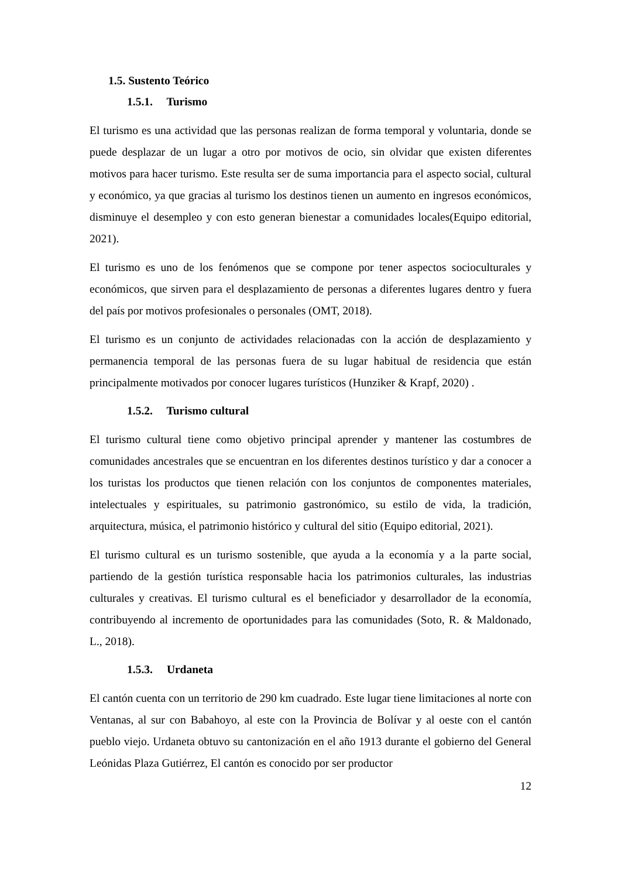1.5. Sustento Teórico
1.5.1. Turismo
El turismo es una actividad que las personas realizan de forma temporal y voluntaria, donde se puede desplazar de un lugar a otro por motivos de ocio, sin olvidar que existen diferentes motivos para hacer turismo. Este resulta ser de suma importancia para el aspecto social, cultural y económico, ya que gracias al turismo los destinos tienen un aumento en ingresos económicos, disminuye el desempleo y con esto generan bienestar a comunidades locales(Equipo editorial, 2021).
El turismo es uno de los fenómenos que se compone por tener aspectos socioculturales y económicos, que sirven para el desplazamiento de personas a diferentes lugares dentro y fuera del país por motivos profesionales o personales (OMT, 2018).
El turismo es un conjunto de actividades relacionadas con la acción de desplazamiento y permanencia temporal de las personas fuera de su lugar habitual de residencia que están principalmente motivados por conocer lugares turísticos (Hunziker & Krapf, 2020) .
1.5.2. Turismo cultural
El turismo cultural tiene como objetivo principal aprender y mantener las costumbres de comunidades ancestrales que se encuentran en los diferentes destinos turístico y dar a conocer a los turistas los productos que tienen relación con los conjuntos de componentes materiales, intelectuales y espirituales, su patrimonio gastronómico, su estilo de vida, la tradición, arquitectura, música, el patrimonio histórico y cultural del sitio (Equipo editorial, 2021).
El turismo cultural es un turismo sostenible, que ayuda a la economía y a la parte social, partiendo de la gestión turística responsable hacia los patrimonios culturales, las industrias culturales y creativas. El turismo cultural es el beneficiador y desarrollador de la economía, contribuyendo al incremento de oportunidades para las comunidades (Soto, R. & Maldonado, L., 2018).
1.5.3. Urdaneta
El cantón cuenta con un territorio de 290 km cuadrado. Este lugar tiene limitaciones al norte con Ventanas, al sur con Babahoyo, al este con la Provincia de Bolívar y al oeste con el cantón pueblo viejo. Urdaneta obtuvo su cantonización en el año 1913 durante el gobierno del General Leónidas Plaza Gutiérrez, El cantón es conocido por ser productor
12